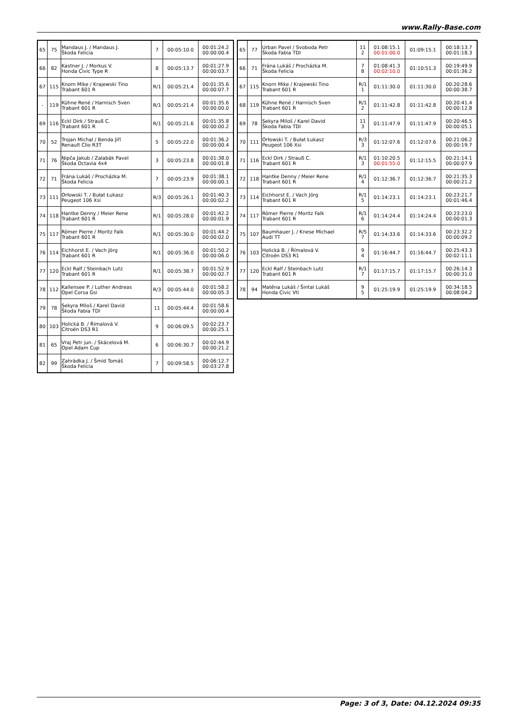www.Rally-Base.com
| 65 | 75 | Mandaus J. / Mandaus J. Škoda Felicia | 7 | 00:05:10.0 | 00:01:24.2 00:00:00.4 |
| 66 | 82 | Kastner J. / Morkus V. Honda Civic Type R | 8 | 00:05:13.7 | 00:01:27.9 00:00:03.7 |
| 67 | 115 | Knorn Mike / Krajewski Tino Trabant 601 R | R/1 | 00:05:21.4 | 00:01:35.6 00:00:07.7 |
| - | 119 | Kühne René / Harnisch Sven Trabant 601 R | R/1 | 00:05:21.4 | 00:01:35.6 00:00:00.0 |
| 69 | 116 | Eckl Dirk / Strauß C. Trabant 601 R | R/1 | 00:05:21.6 | 00:01:35.8 00:00:00.2 |
| 70 | 52 | Trojan Michal / Benda Jiří Renault Clio R3T | 5 | 00:05:22.0 | 00:01:36.2 00:00:00.4 |
| 71 | 76 | Nipča Jakub / Zalabák Pavel Škoda Octavia 4x4 | 3 | 00:05:23.8 | 00:01:38.0 00:00:01.8 |
| 72 | 71 | Frána Lukáš / Procházka M. Škoda Felicia | 7 | 00:05:23.9 | 00:01:38.1 00:00:00.1 |
| 73 | 111 | Orłowski T. / Bułat Łukasz Peugeot 106 Xsi | R/3 | 00:05:26.1 | 00:01:40.3 00:00:02.2 |
| 74 | 118 | Hantke Denny / Meier Rene Trabant 601 R | R/1 | 00:05:28.0 | 00:01:42.2 00:00:01.9 |
| 75 | 117 | Römer Pierre / Moritz Falk Trabant 601 R | R/1 | 00:05:30.0 | 00:01:44.2 00:00:02.0 |
| 76 | 114 | Eichhorst E. / Vach Jörg Trabant 601 R | R/1 | 00:05:36.0 | 00:01:50.2 00:00:06.0 |
| 77 | 120 | Eckl Ralf / Steinbach Lutz Trabant 601 R | R/1 | 00:05:38.7 | 00:01:52.9 00:00:02.7 |
| 78 | 112 | Kallensee P. / Luther Andreas Opel Corsa Gsi | R/3 | 00:05:44.0 | 00:01:58.2 00:00:05.3 |
| 79 | 78 | Sekyra Miloš / Karel David Škoda Fabia TDI | 11 | 00:05:44.4 | 00:01:58.6 00:00:00.4 |
| 80 | 103 | Holická B. / Římalová V. Citroën DS3 R1 | 9 | 00:06:09.5 | 00:02:23.7 00:00:25.1 |
| 81 | 65 | Vraj Petr jun. / Skácelová M. Opel Adam Cup | 6 | 00:06:30.7 | 00:02:44.9 00:00:21.2 |
| 82 | 99 | Zahrádka J. / Šmíd Tomáš Škoda Felicia | 7 | 00:09:58.5 | 00:06:12.7 00:03:27.8 |
| 65 | 77 | Urban Pavel / Svoboda Petr Škoda Fabia TDI | 11 2 | 01:08:15.1 00:01:00.0 | 01:09:15.1 | 00:18:13.7 00:01:18.3 |
| 66 | 71 | Frána Lukáš / Procházka M. Škoda Felicia | 7 8 | 01:08:41.3 00:02:10.0 | 01:10:51.3 | 00:19:49.9 00:01:36.2 |
| 67 | 115 | Knorn Mike / Krajewski Tino Trabant 601 R | R/1 1 | 01:11:30.0 | 01:11:30.0 | 00:20:28.6 00:00:38.7 |
| 68 | 119 | Kühne René / Harnisch Sven Trabant 601 R | R/1 2 | 01:11:42.8 | 01:11:42.8 | 00:20:41.4 00:00:12.8 |
| 69 | 78 | Sekyra Miloš / Karel David Škoda Fabia TDI | 11 3 | 01:11:47.9 | 01:11:47.9 | 00:20:46.5 00:00:05.1 |
| 70 | 111 | Orłowski T. / Bułat Łukasz Peugeot 106 Xsi | R/3 3 | 01:12:07.6 | 01:12:07.6 | 00:21:06.2 00:00:19.7 |
| 71 | 116 | Eckl Dirk / Strauß C. Trabant 601 R | R/1 3 | 01:10:20.5 00:01:55.0 | 01:12:15.5 | 00:21:14.1 00:00:07.9 |
| 72 | 118 | Hantke Denny / Meier Rene Trabant 601 R | R/1 4 | 01:12:36.7 | 01:12:36.7 | 00:21:35.3 00:00:21.2 |
| 73 | 114 | Eichhorst E. / Vach Jörg Trabant 601 R | R/1 5 | 01:14:23.1 | 01:14:23.1 | 00:23:21.7 00:01:46.4 |
| 74 | 117 | Römer Pierre / Moritz Falk Trabant 601 R | R/1 6 | 01:14:24.4 | 01:14:24.4 | 00:23:23.0 00:00:01.3 |
| 75 | 107 | Baumhauer J. / Knese Michael Audi TT | R/5 7 | 01:14:33.6 | 01:14:33.6 | 00:23:32.2 00:00:09.2 |
| 76 | 103 | Holická B. / Římalová V. Citroën DS3 R1 | 9 4 | 01:16:44.7 | 01:16:44.7 | 00:25:43.3 00:02:11.1 |
| 77 | 120 | Eckl Ralf / Steinbach Lutz Trabant 601 R | R/1 7 | 01:17:15.7 | 01:17:15.7 | 00:26:14.3 00:00:31.0 |
| 78 | 94 | Matěna Lukáš / Šintal Lukáš Honda Civic Vti | 9 5 | 01:25:19.9 | 01:25:19.9 | 00:34:18.5 00:08:04.2 |
Page: 3 of 3, Date: 04.12.2024 09:35